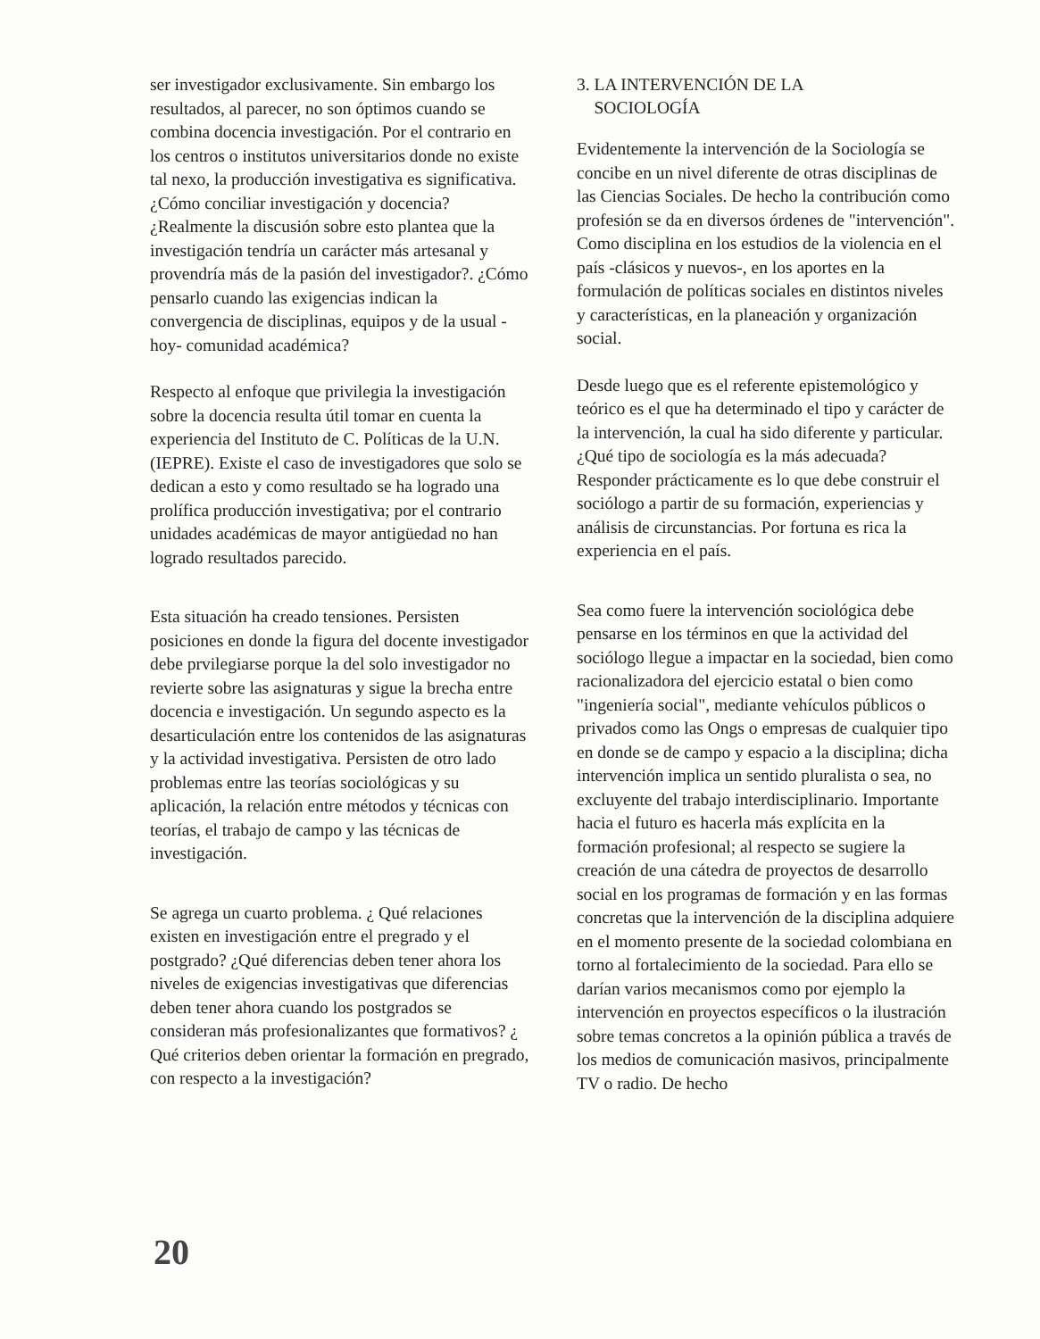ser investigador exclusivamente. Sin embargo los resultados, al parecer, no son óptimos cuando se combina docencia investigación. Por el contrario en los centros o institutos universitarios donde no existe tal nexo, la producción investigativa es significativa. ¿Cómo conciliar investigación y docencia? ¿Realmente la discusión sobre esto plantea que la investigación tendría un carácter más artesanal y provendría más de la pasión del investigador?. ¿Cómo pensarlo cuando las exigencias indican la convergencia de disciplinas, equipos y de la usual -hoy- comunidad académica?
Respecto al enfoque que privilegia la investigación sobre la docencia resulta útil tomar en cuenta la experiencia del Instituto de C. Políticas de la U.N. (IEPRE). Existe el caso de investigadores que solo se dedican a esto y como resultado se ha logrado una prolífica producción investigativa; por el contrario unidades académicas de mayor antigüedad no han logrado resultados parecido.
Esta situación ha creado tensiones. Persisten posiciones en donde la figura del docente investigador debe prvilegiarse porque la del solo investigador no revierte sobre las asignaturas y sigue la brecha entre docencia e investigación. Un segundo aspecto es la desarticulación entre los contenidos de las asignaturas y la actividad investigativa. Persisten de otro lado problemas entre las teorías sociológicas y su aplicación, la relación entre métodos y técnicas con teorías, el trabajo de campo y las técnicas de investigación.
Se agrega un cuarto problema. ¿ Qué relaciones existen en investigación entre el pregrado y el postgrado? ¿Qué diferencias deben tener ahora los niveles de exigencias investigativas que diferencias deben tener ahora cuando los postgrados se consideran más profesionalizantes que formativos? ¿ Qué criterios deben orientar la formación en pregrado, con respecto a la investigación?
3. LA INTERVENCIÓN DE LA
SOCIOLOGÍA
Evidentemente la intervención de la Sociología se concibe en un nivel diferente de otras disciplinas de las Ciencias Sociales. De hecho la contribución como profesión se da en diversos órdenes de "intervención". Como disciplina en los estudios de la violencia en el país -clásicos y nuevos-, en los aportes en la formulación de políticas sociales en distintos niveles y características, en la planeación y organización social.
Desde luego que es el referente epistemológico y teórico es el que ha determinado el tipo y carácter de la intervención, la cual ha sido diferente y particular. ¿Qué tipo de sociología es la más adecuada? Responder prácticamente es lo que debe construir el sociólogo a partir de su formación, experiencias y análisis de circunstancias. Por fortuna es rica la experiencia en el país.
Sea como fuere la intervención sociológica debe pensarse en los términos en que la actividad del sociólogo llegue a impactar en la sociedad, bien como racionalizadora del ejercicio estatal o bien como "ingeniería social", mediante vehículos públicos o privados como las Ongs o empresas de cualquier tipo en donde se de campo y espacio a la disciplina; dicha intervención implica un sentido pluralista o sea, no excluyente del trabajo interdisciplinario. Importante hacia el futuro es hacerla más explícita en la formación profesional; al respecto se sugiere la creación de una cátedra de proyectos de desarrollo social en los programas de formación y en las formas concretas que la intervención de la disciplina adquiere en el momento presente de la sociedad colombiana en torno al fortalecimiento de la sociedad. Para ello se darían varios mecanismos como por ejemplo la intervención en proyectos específicos o la ilustración sobre temas concretos a la opinión pública a través de los medios de comunicación masivos, principalmente TV o radio. De hecho
20